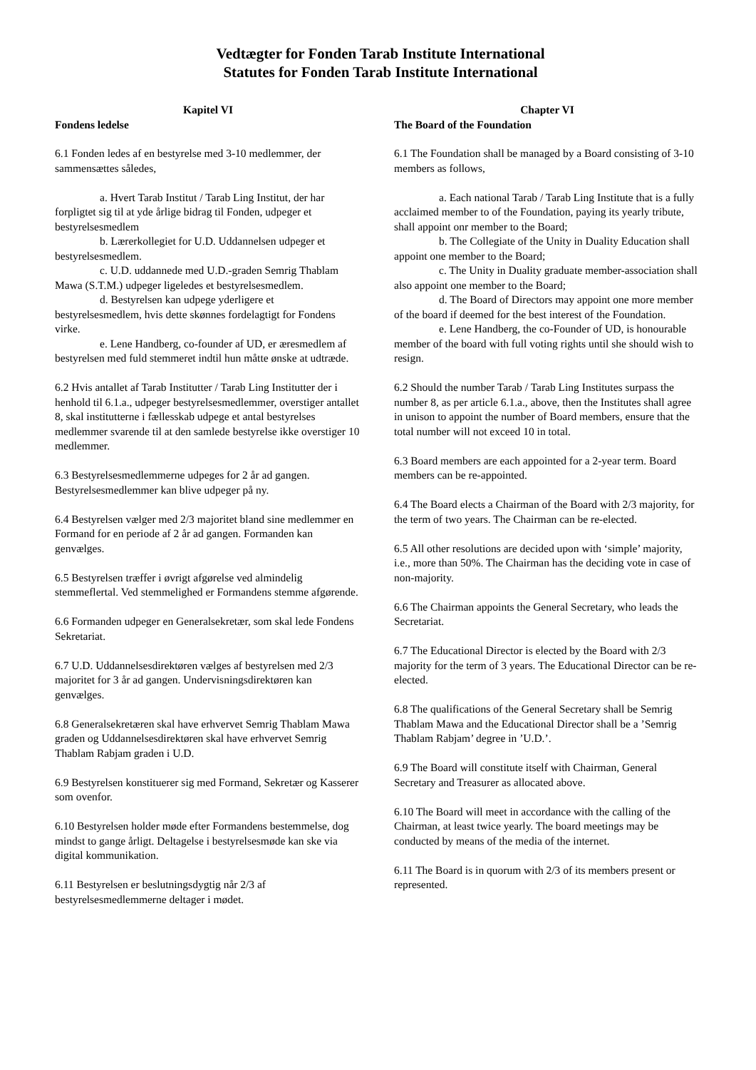Vedtægter for Fonden Tarab Institute International
Statutes for Fonden Tarab Institute International
Kapitel VI
Fondens ledelse
6.1 Fonden ledes af en bestyrelse med 3-10 medlemmer, der sammensættes således,
a. Hvert Tarab Institut / Tarab Ling Institut, der har forpligtet sig til at yde årlige bidrag til Fonden, udpeger et bestyrelsesmedlem
b. Lærerkollegiet for U.D. Uddannelsen udpeger et bestyrelsesmedlem.
c. U.D. uddannede med U.D.-graden Semrig Thablam Mawa (S.T.M.) udpeger ligeledes et bestyrelsesmedlem.
d. Bestyrelsen kan udpege yderligere et bestyrelsesmedlem, hvis dette skønnes fordelagtigt for Fondens virke.
e. Lene Handberg, co-founder af UD, er æresmedlem af bestyrelsen med fuld stemmeret indtil hun måtte ønske at udtræde.
6.2 Hvis antallet af Tarab Institutter / Tarab Ling Institutter der i henhold til 6.1.a., udpeger bestyrelsesmedlemmer, overstiger antallet 8, skal institutterne i fællesskab udpege et antal bestyrelses medlemmer svarende til at den samlede bestyrelse ikke overstiger 10 medlemmer.
6.3 Bestyrelsesmedlemmerne udpeges for 2 år ad gangen. Bestyrelsesmedlemmer kan blive udpeger på ny.
6.4 Bestyrelsen vælger med 2/3 majoritet bland sine medlemmer en Formand for en periode af 2 år ad gangen. Formanden kan genvælges.
6.5 Bestyrelsen træffer i øvrigt afgørelse ved almindelig stemmeflertal. Ved stemmelighed er Formandens stemme afgørende.
6.6 Formanden udpeger en Generalsekretær, som skal lede Fondens Sekretariat.
6.7 U.D. Uddannelsesdirektøren vælges af bestyrelsen med 2/3 majoritet for 3 år ad gangen. Undervisningsdirektøren kan genvælges.
6.8 Generalsekretæren skal have erhvervet Semrig Thablam Mawa graden og Uddannelsesdirektøren skal have erhvervet Semrig Thablam Rabjam graden i U.D.
6.9 Bestyrelsen konstituerer sig med Formand, Sekretær og Kasserer som ovenfor.
6.10 Bestyrelsen holder møde efter Formandens bestemmelse, dog mindst to gange årligt. Deltagelse i bestyrelsesmøde kan ske via digital kommunikation.
6.11 Bestyrelsen er beslutningsdygtig når 2/3 af bestyrelsesmedlemmerne deltager i mødet.
Chapter VI
The Board of the Foundation
6.1 The Foundation shall be managed by a Board consisting of 3-10 members as follows,
a. Each national Tarab / Tarab Ling Institute that is a fully acclaimed member to of the Foundation, paying its yearly tribute, shall appoint onr member to the Board;
b. The Collegiate of the Unity in Duality Education shall appoint one member to the Board;
c. The Unity in Duality graduate member-association shall also appoint one member to the Board;
d. The Board of Directors may appoint one more member of the board if deemed for the best interest of the Foundation.
e. Lene Handberg, the co-Founder of UD, is honourable member of the board with full voting rights until she should wish to resign.
6.2 Should the number Tarab / Tarab Ling Institutes surpass the number 8, as per article 6.1.a., above, then the Institutes shall agree in unison to appoint the number of Board members, ensure that the total number will not exceed 10 in total.
6.3 Board members are each appointed for a 2-year term. Board members can be re-appointed.
6.4 The Board elects a Chairman of the Board with 2/3 majority, for the term of two years. The Chairman can be re-elected.
6.5 All other resolutions are decided upon with ‘simple’ majority, i.e., more than 50%. The Chairman has the deciding vote in case of non-majority.
6.6 The Chairman appoints the General Secretary, who leads the Secretariat.
6.7 The Educational Director is elected by the Board with 2/3 majority for the term of 3 years. The Educational Director can be re-elected.
6.8 The qualifications of the General Secretary shall be Semrig Thablam Mawa and the Educational Director shall be a ’Semrig Thablam Rabjam’ degree in ’U.D.’.
6.9 The Board will constitute itself with Chairman, General Secretary and Treasurer as allocated above.
6.10 The Board will meet in accordance with the calling of the Chairman, at least twice yearly. The board meetings may be conducted by means of the media of the internet.
6.11 The Board is in quorum with 2/3 of its members present or represented.